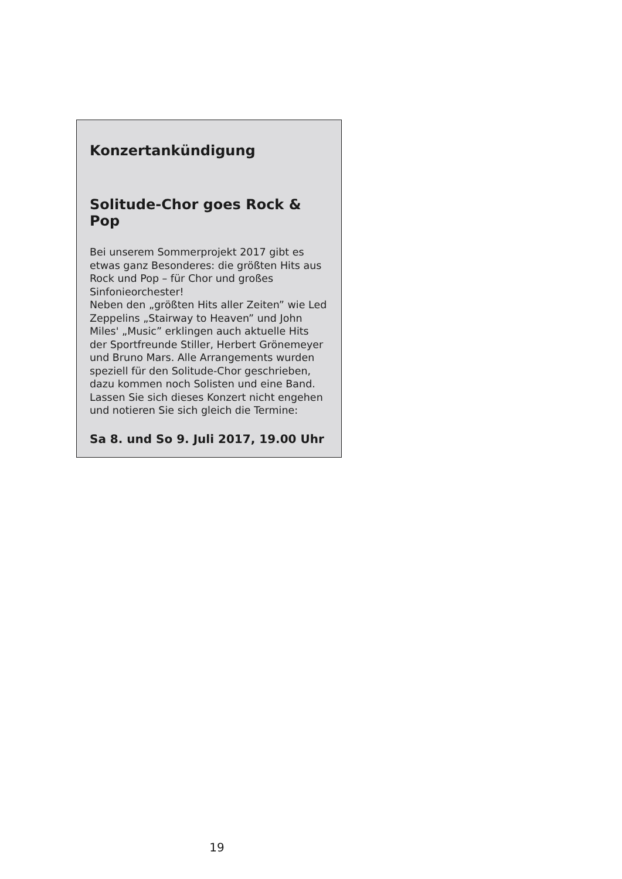Konzertankündigung
Solitude-Chor goes Rock & Pop
Bei unserem Sommerprojekt 2017 gibt es etwas ganz Besonderes: die größten Hits aus Rock und Pop – für Chor und großes Sinfonieorchester!
Neben den „größten Hits aller Zeiten” wie Led Zeppelins „Stairway to Heaven” und John Miles' „Music” erklingen auch aktuelle Hits der Sportfreunde Stiller, Herbert Grönemeyer und Bruno Mars. Alle Arrangements wurden speziell für den Solitude-Chor geschrieben, dazu kommen noch Solisten und eine Band. Lassen Sie sich dieses Konzert nicht engehen und notieren Sie sich gleich die Termine:
Sa 8. und So 9. Juli 2017, 19.00 Uhr
19